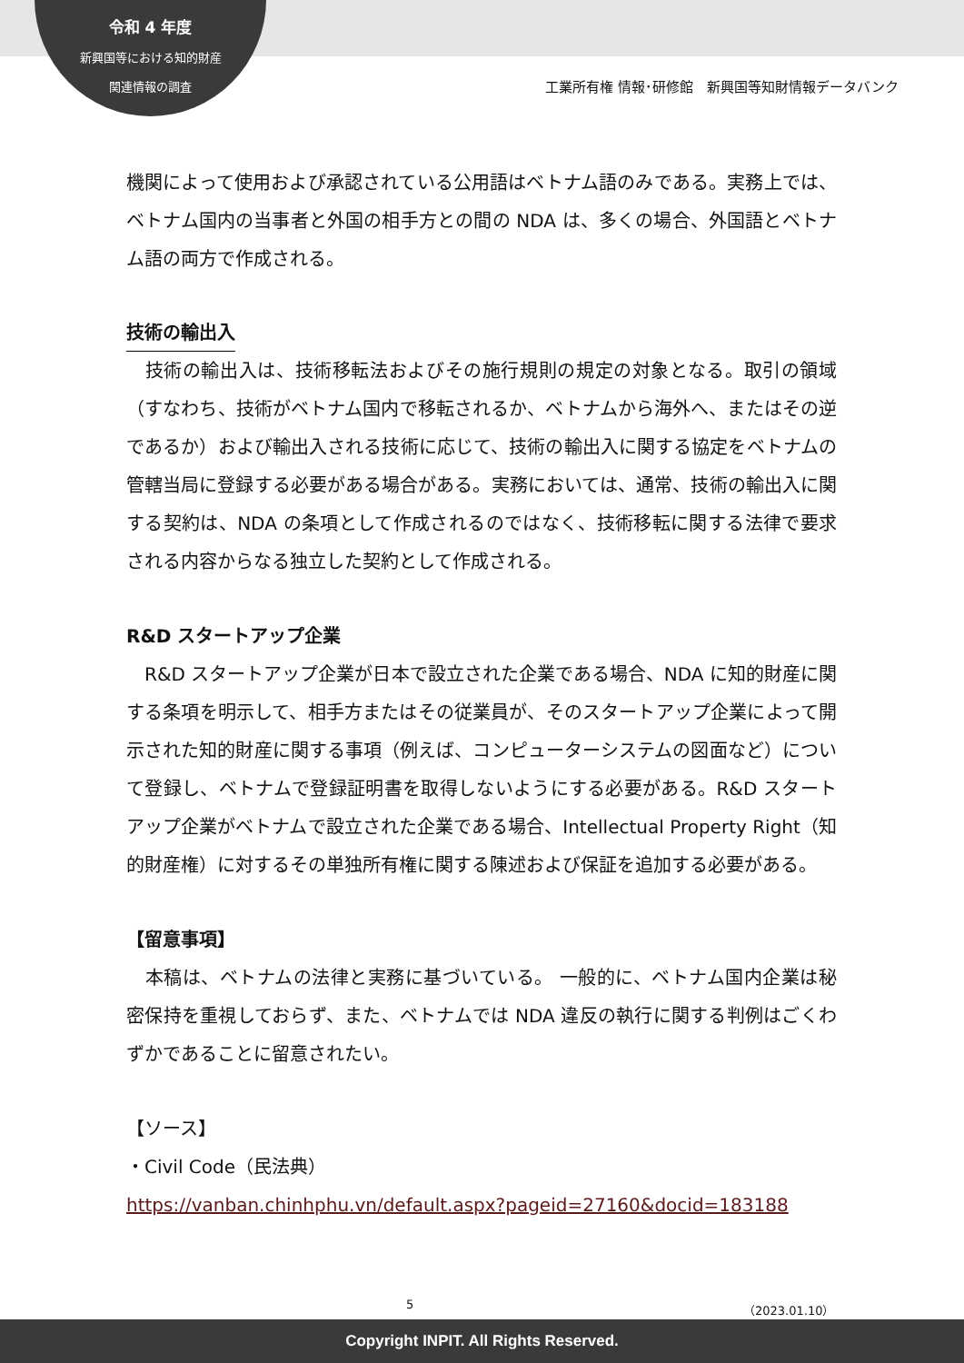令和 4 年度
新興国等における知的財産
関連情報の調査
工業所有権 情報･研修館　新興国等知財情報データバンク
機関によって使用および承認されている公用語はベトナム語のみである。実務上では、ベトナム国内の当事者と外国の相手方との間の NDA は、多くの場合、外国語とベトナム語の両方で作成される。
技術の輸出入
　技術の輸出入は、技術移転法およびその施行規則の規定の対象となる。取引の領域（すなわち、技術がベトナム国内で移転されるか、ベトナムから海外へ、またはその逆であるか）および輸出入される技術に応じて、技術の輸出入に関する協定をベトナムの管轄当局に登録する必要がある場合がある。実務においては、通常、技術の輸出入に関する契約は、NDA の条項として作成されるのではなく、技術移転に関する法律で要求される内容からなる独立した契約として作成される。
R&D スタートアップ企業
　R&D スタートアップ企業が日本で設立された企業である場合、NDA に知的財産に関する条項を明示して、相手方またはその従業員が、そのスタートアップ企業によって開示された知的財産に関する事項（例えば、コンピューターシステムの図面など）について登録し、ベトナムで登録証明書を取得しないようにする必要がある。R&D スタートアップ企業がベトナムで設立された企業である場合、Intellectual Property Right（知的財産権）に対するその単独所有権に関する陳述および保証を追加する必要がある。
【留意事項】
　本稿は、ベトナムの法律と実務に基づいている。 一般的に、ベトナム国内企業は秘密保持を重視しておらず、また、ベトナムでは NDA 違反の執行に関する判例はごくわずかであることに留意されたい。
【ソース】
・Civil Code（民法典）
https://vanban.chinhphu.vn/default.aspx?pageid=27160&docid=183188
5 （2023.01.10）
Copyright INPIT. All Rights Reserved.